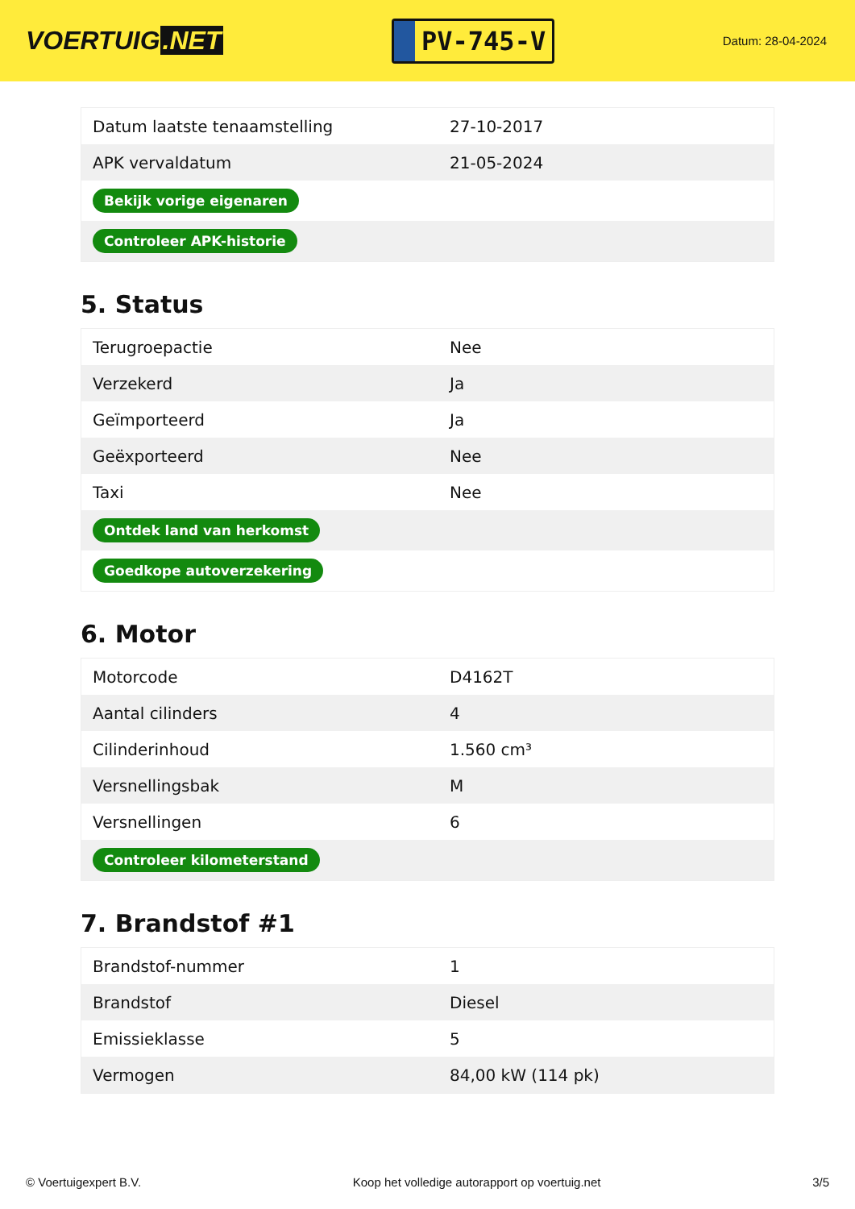VOERTUIG.NET
PV-745-V
Datum: 28-04-2024
| Datum laatste tenaamstelling | 27-10-2017 |
| APK vervaldatum | 21-05-2024 |
| Bekijk vorige eigenaren | |
| Controleer APK-historie | |
5. Status
| Terugroepactie | Nee |
| Verzekerd | Ja |
| Geïmporteerd | Ja |
| Geëxporteerd | Nee |
| Taxi | Nee |
| Ontdek land van herkomst | |
| Goedkope autoverzekering | |
6. Motor
| Motorcode | D4162T |
| Aantal cilinders | 4 |
| Cilinderinhoud | 1.560 cm³ |
| Versnellingsbak | M |
| Versnellingen | 6 |
| Controleer kilometerstand | |
7. Brandstof #1
| Brandstof-nummer | 1 |
| Brandstof | Diesel |
| Emissieklasse | 5 |
| Vermogen | 84,00 kW (114 pk) |
© Voertuigexpert B.V. Koop het volledige autorapport op voertuig.net 3/5